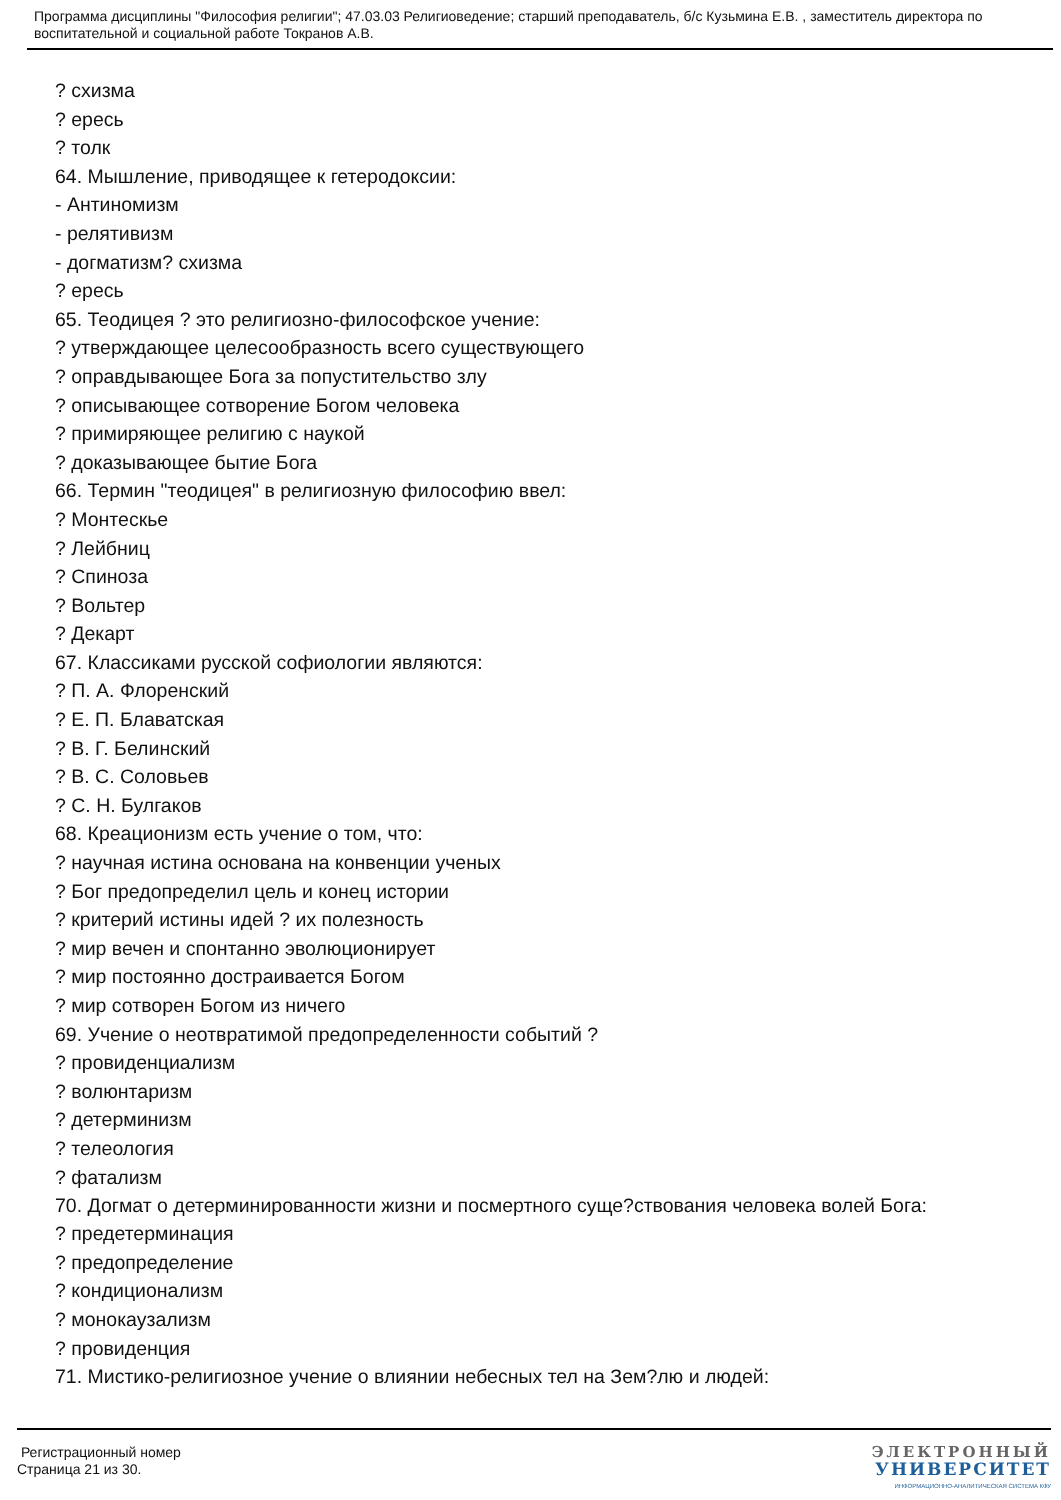Программа дисциплины "Философия религии"; 47.03.03 Религиоведение; старший преподаватель, б/с Кузьмина Е.В. , заместитель директора по воспитательной и социальной работе Токранов А.В.
? схизма
? ересь
? толк
64. Мышление, приводящее к гетеродоксии:
- Антиномизм
- релятивизм
- догматизм? схизма
? ересь
65. Теодицея ? это религиозно-философское учение:
? утверждающее целесообразность всего существующего
? оправдывающее Бога за попустительство злу
? описывающее сотворение Богом человека
? примиряющее религию с наукой
? доказывающее бытие Бога
66. Термин "теодицея" в религиозную философию ввел:
? Монтескье
? Лейбниц
? Спиноза
? Вольтер
? Декарт
67. Классиками русской софиологии являются:
? П. А. Флоренский
? Е. П. Блаватская
? В. Г. Белинский
? В. С. Соловьев
? С. Н. Булгаков
68. Креационизм есть учение о том, что:
? научная истина основана на конвенции ученых
? Бог предопределил цель и конец истории
? критерий истины идей ? их полезность
? мир вечен и спонтанно эволюционирует
? мир постоянно достраивается Богом
? мир сотворен Богом из ничего
69. Учение о неотвратимой предопределенности событий ?
? провиденциализм
? волюнтаризм
? детерминизм
? телеология
? фатализм
70. Догмат о детерминированности жизни и посмертного суще?ствования человека волей Бога:
? предетерминация
? предопределение
? кондиционализм
? монокаузализм
? провиденция
71. Мистико-религиозное учение о влиянии небесных тел на Зем?лю и людей:
Регистрационный номер
Страница 21 из 30.
ЭЛЕКТРОННЫЙ
УНИВЕРСИТЕТ
ИНФОРМАЦИОННО-АНАЛИТИЧЕСКАЯ СИСТЕМА КФУ